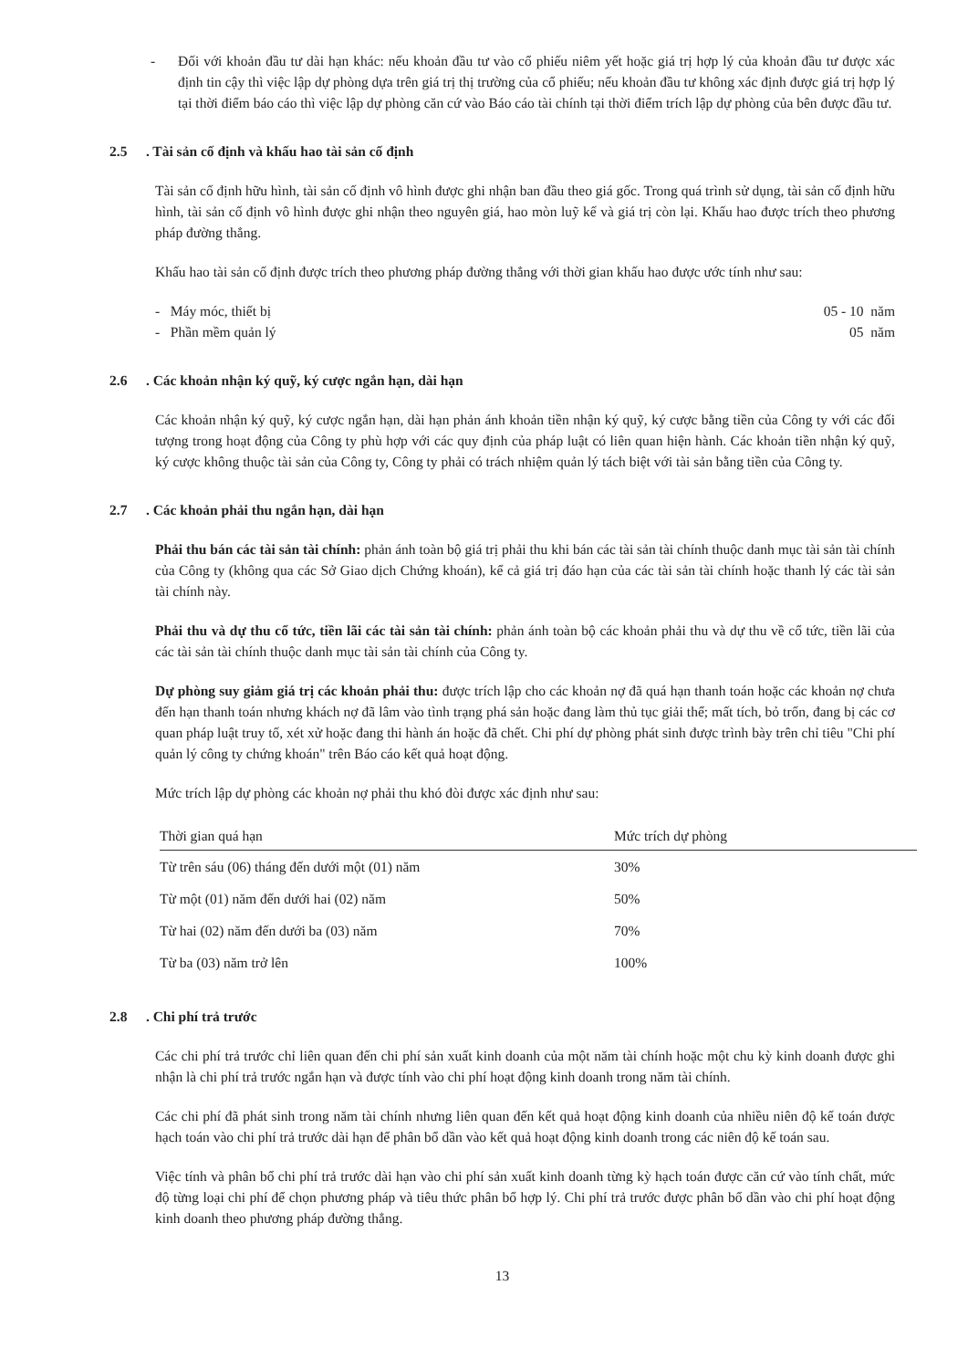- Đối với khoản đầu tư dài hạn khác: nếu khoản đầu tư vào cổ phiếu niêm yết hoặc giá trị hợp lý của khoản đầu tư được xác định tin cậy thì việc lập dự phòng dựa trên giá trị thị trường của cổ phiếu; nếu khoản đầu tư không xác định được giá trị hợp lý tại thời điểm báo cáo thì việc lập dự phòng căn cứ vào Báo cáo tài chính tại thời điểm trích lập dự phòng của bên được đầu tư.
2.5 . Tài sản cố định và khấu hao tài sản cố định
Tài sản cố định hữu hình, tài sản cố định vô hình được ghi nhận ban đầu theo giá gốc. Trong quá trình sử dụng, tài sản cố định hữu hình, tài sản cố định vô hình được ghi nhận theo nguyên giá, hao mòn luỹ kế và giá trị còn lại. Khấu hao được trích theo phương pháp đường thẳng.
Khấu hao tài sản cố định được trích theo phương pháp đường thẳng với thời gian khấu hao được ước tính như sau:
- Máy móc, thiết bị 05 - 10 năm
- Phần mềm quản lý 05 năm
2.6 . Các khoản nhận ký quỹ, ký cược ngắn hạn, dài hạn
Các khoản nhận ký quỹ, ký cược ngắn hạn, dài hạn phản ánh khoản tiền nhận ký quỹ, ký cược bằng tiền của Công ty với các đối tượng trong hoạt động của Công ty phù hợp với các quy định của pháp luật có liên quan hiện hành. Các khoản tiền nhận ký quỹ, ký cược không thuộc tài sản của Công ty, Công ty phải có trách nhiệm quản lý tách biệt với tài sản bằng tiền của Công ty.
2.7 . Các khoản phải thu ngắn hạn, dài hạn
Phải thu bán các tài sản tài chính: phản ánh toàn bộ giá trị phải thu khi bán các tài sản tài chính thuộc danh mục tài sản tài chính của Công ty (không qua các Sở Giao dịch Chứng khoán), kể cả giá trị đáo hạn của các tài sản tài chính hoặc thanh lý các tài sản tài chính này.
Phải thu và dự thu cổ tức, tiền lãi các tài sản tài chính: phản ánh toàn bộ các khoản phải thu và dự thu về cổ tức, tiền lãi của các tài sản tài chính thuộc danh mục tài sản tài chính của Công ty.
Dự phòng suy giảm giá trị các khoản phải thu: được trích lập cho các khoản nợ đã quá hạn thanh toán hoặc các khoản nợ chưa đến hạn thanh toán nhưng khách nợ đã lâm vào tình trạng phá sản hoặc đang làm thủ tục giải thể; mất tích, bỏ trốn, đang bị các cơ quan pháp luật truy tố, xét xử hoặc đang thi hành án hoặc đã chết. Chi phí dự phòng phát sinh được trình bày trên chỉ tiêu "Chi phí quản lý công ty chứng khoán" trên Báo cáo kết quả hoạt động.
Mức trích lập dự phòng các khoản nợ phải thu khó đòi được xác định như sau:
| Thời gian quá hạn | Mức trích dự phòng |
| --- | --- |
| Từ trên sáu (06) tháng đến dưới một (01) năm | 30% |
| Từ một (01) năm đến dưới hai (02) năm | 50% |
| Từ hai (02) năm đến dưới ba (03) năm | 70% |
| Từ ba (03) năm trở lên | 100% |
2.8 . Chi phí trả trước
Các chi phí trả trước chỉ liên quan đến chi phí sản xuất kinh doanh của một năm tài chính hoặc một chu kỳ kinh doanh được ghi nhận là chi phí trả trước ngắn hạn và được tính vào chi phí hoạt động kinh doanh trong năm tài chính.
Các chi phí đã phát sinh trong năm tài chính nhưng liên quan đến kết quả hoạt động kinh doanh của nhiều niên độ kế toán được hạch toán vào chi phí trả trước dài hạn để phân bổ dần vào kết quả hoạt động kinh doanh trong các niên độ kế toán sau.
Việc tính và phân bổ chi phí trả trước dài hạn vào chi phí sản xuất kinh doanh từng kỳ hạch toán được căn cứ vào tính chất, mức độ từng loại chi phí để chọn phương pháp và tiêu thức phân bổ hợp lý. Chi phí trả trước được phân bổ dần vào chi phí hoạt động kinh doanh theo phương pháp đường thẳng.
13